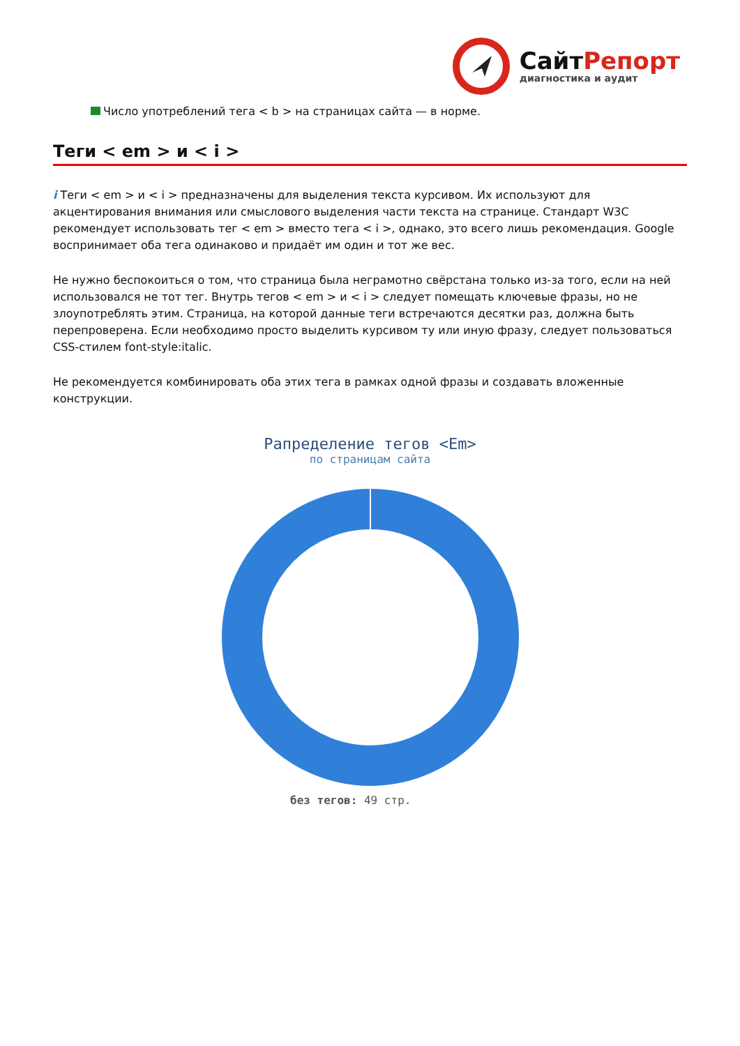СайтРепорт
диагностика и аудит
Число употреблений тега < b > на страницах сайта — в норме.
Теги < em > и < i >
i Теги < em > и < i > предназначены для выделения текста курсивом. Их используют для акцентирования внимания или смыслового выделения части текста на странице. Стандарт W3C рекомендует использовать тег < em > вместо тега < i >, однако, это всего лишь рекомендация. Google воспринимает оба тега одинаково и придаёт им один и тот же вес.
Не нужно беспокоиться о том, что страница была неграмотно свёрстана только из-за того, если на ней использовался не тот тег. Внутрь тегов < em > и < i > следует помещать ключевые фразы, но не злоупотреблять этим. Страница, на которой данные теги встречаются десятки раз, должна быть перепроверена. Если необходимо просто выделить курсивом ту или иную фразу, следует пользоваться CSS-стилем font-style:italic.
Не рекомендуется комбинировать оба этих тега в рамках одной фразы и создавать вложенные конструкции.
Рапределение тегов <Em>
по страницам сайта
без тегов: 49 стр.